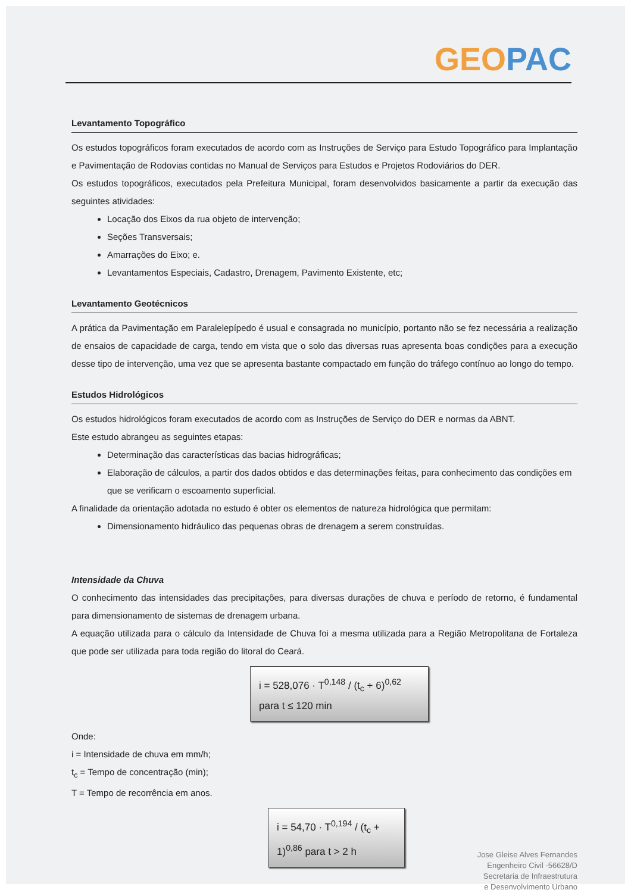GEOPAC
Levantamento Topográfico
Os estudos topográficos foram executados de acordo com as Instruções de Serviço para Estudo Topográfico para Implantação e Pavimentação de Rodovias contidas no Manual de Serviços para Estudos e Projetos Rodoviários do DER.
Os estudos topográficos, executados pela Prefeitura Municipal, foram desenvolvidos basicamente a partir da execução das seguintes atividades:
Locação dos Eixos da rua objeto de intervenção;
Seções Transversais;
Amarrações do Eixo; e.
Levantamentos Especiais, Cadastro, Drenagem, Pavimento Existente, etc;
Levantamento Geotécnicos
A prática da Pavimentação em Paralelepípedo é usual e consagrada no município, portanto não se fez necessária a realização de ensaios de capacidade de carga, tendo em vista que o solo das diversas ruas apresenta boas condições para a execução desse tipo de intervenção, uma vez que se apresenta bastante compactado em função do tráfego contínuo ao longo do tempo.
Estudos Hidrológicos
Os estudos hidrológicos foram executados de acordo com as Instruções de Serviço do DER e normas da ABNT.
Este estudo abrangeu as seguintes etapas:
Determinação das características das bacias hidrográficas;
Elaboração de cálculos, a partir dos dados obtidos e das determinações feitas, para conhecimento das condições em que se verificam o escoamento superficial.
A finalidade da orientação adotada no estudo é obter os elementos de natureza hidrológica que permitam:
Dimensionamento hidráulico das pequenas obras de drenagem a serem construídas.
Intensidade da Chuva
O conhecimento das intensidades das precipitações, para diversas durações de chuva e período de retorno, é fundamental para dimensionamento de sistemas de drenagem urbana.
A equação utilizada para o cálculo da Intensidade de Chuva foi a mesma utilizada para a Região Metropolitana de Fortaleza que pode ser utilizada para toda região do litoral do Ceará.
i = 528,076 · T<sup>0,148</sup> / (t<sub>c</sub> + 6)<sup>0,62</sup> para t ≤ 120 min
Onde:
i = Intensidade de chuva em mm/h;
t<sub>c</sub> = Tempo de concentração (min);
T = Tempo de recorrência em anos.
i = 54,70 · T<sup>0,194</sup> / (t<sub>c</sub> + 1)<sup>0,86</sup> para t > 2 h
Jose Gleise Alves Fernandes
Engenheiro Civil -56628/D
Secretaria de Infraestrutura
e Desenvolvimento Urbano